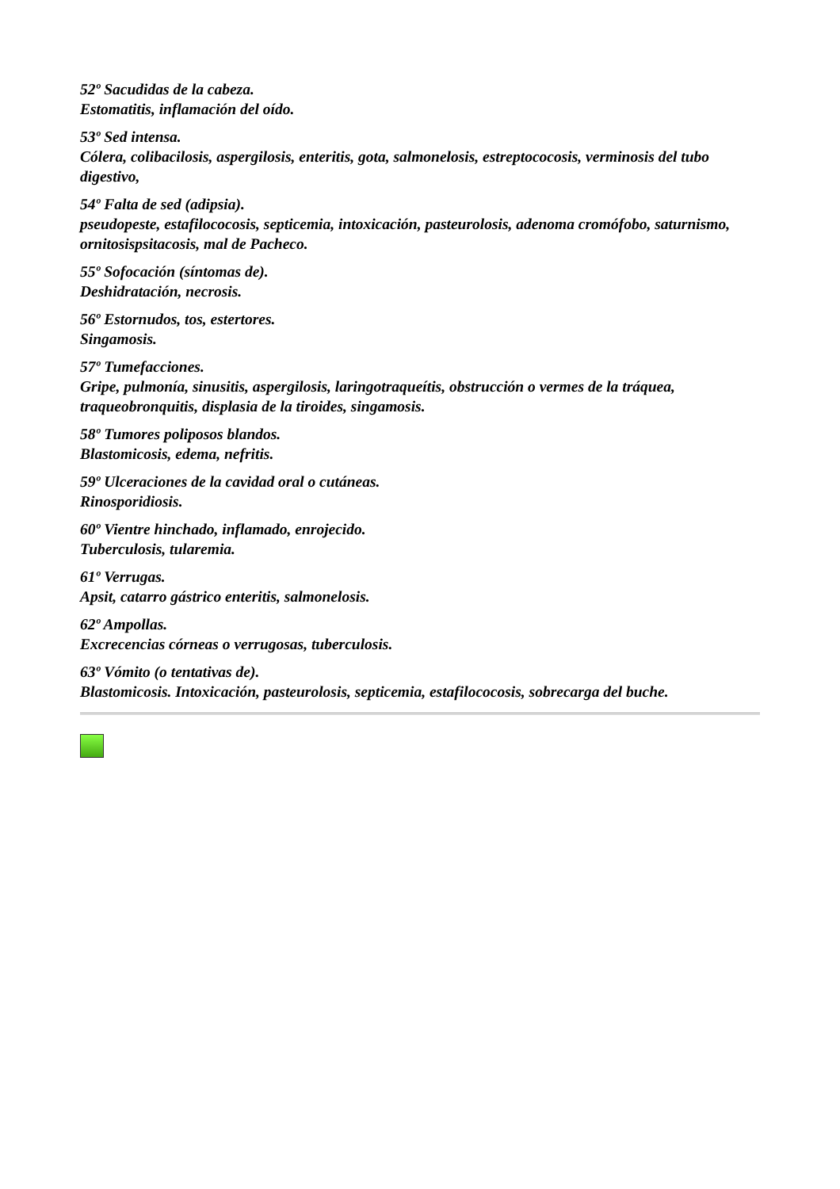52º Sacudidas de la cabeza.
Estomatitis, inflamación del oído.
53º Sed intensa.
Cólera, colibacilosis, aspergilosis, enteritis, gota, salmonelosis, estreptococosis, verminosis del tubo digestivo,
54º Falta de sed (adipsia).
pseudopeste, estafilococosis, septicemia, intoxicación, pasteurolosis, adenoma cromófobo, saturnismo, ornitosispsitacosis, mal de Pacheco.
55º Sofocación (síntomas de).
Deshidratación, necrosis.
56º Estornudos, tos, estertores.
Singamosis.
57º Tumefacciones.
Gripe, pulmonía, sinusitis, aspergilosis, laringotraqueítis, obstrucción o vermes de la tráquea, traqueobronquitis, displasia de la tiroides, singamosis.
58º Tumores poliposos blandos.
Blastomicosis, edema, nefritis.
59º Ulceraciones de la cavidad oral o cutáneas.
Rinosporidiosis.
60º Vientre hinchado, inflamado, enrojecido.
Tuberculosis, tularemia.
61º Verrugas.
Apsit, catarro gástrico enteritis, salmonelosis.
62º Ampollas.
Excrecencias córneas o verrugosas, tuberculosis.
63º Vómito (o tentativas de).
Blastomicosis. Intoxicación, pasteurolosis, septicemia, estafilococosis, sobrecarga del buche.